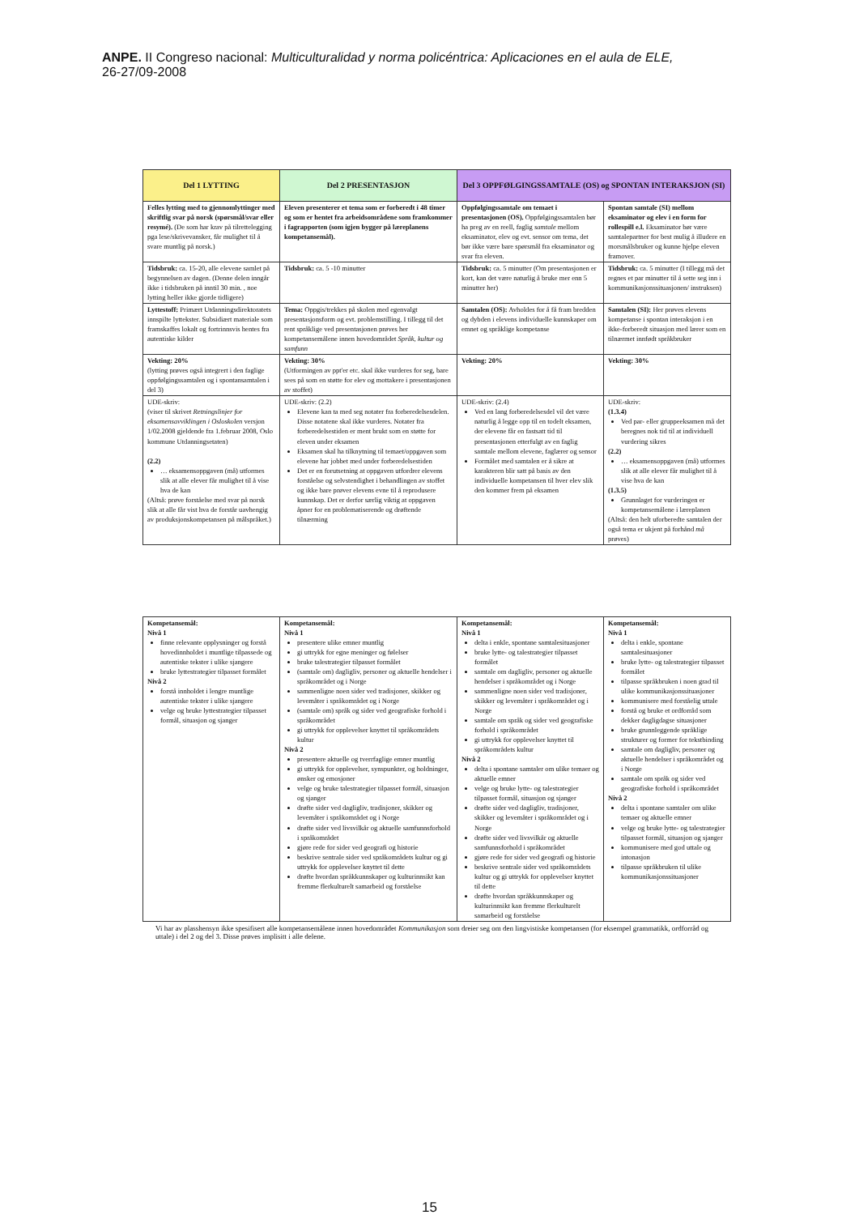ANPE. II Congreso nacional: Multiculturalidad y norma policéntrica: Aplicaciones en el aula de ELE,
26-27/09-2008
| Del 1 LYTTING | Del 2 PRESENTASJON | Del 3 OPPFØLGINGSSAMTALE (OS) og SPONTAN INTERAKSJON (SI) | |
| --- | --- | --- | --- |
| Felles lytting med to gjennomlyttinger med skriftlig svar på norsk (spørsmål/svar eller resymé). (De som har krav på tilrettelegging pga lese/skrivevansker, får mulighet til å svare muntlig på norsk.) | Eleven presenterer et tema som er forberedt i 48 timer og som er hentet fra arbeidsområdene som framkommer i fagrapporten (som igjen bygger på læreplanens kompetansemål). | Oppfølgingssamtale om temaet i presentasjonen (OS). Oppfølgingssamtalen bør ha preg av en reell, faglig samtale mellom eksaminator, elev og evt. sensor om tema, det bør ikke være bare spørsmål fra eksaminator og svar fra eleven. | Spontan samtale (SI) mellom eksaminator og elev i en form for rollespill e.l. Eksaminator bør være samtalepartner for best mulig å illudere en morsmålsbruker og kunne hjelpe eleven framover. |
| Tidsbruk: ca. 15-20, alle elevene samlet på begynnelsen av dagen. (Denne delen inngår ikke i tidsbruken på inntil 30 min. , noe lytting heller ikke gjorde tidligere) | Tidsbruk: ca. 5 -10 minutter | Tidsbruk: ca. 5 minutter (Om presentasjonen er kort, kan det være naturlig å bruke mer enn 5 minutter her) | Tidsbruk: ca. 5 minutter (I tillegg må det regnes et par minutter til å sette seg inn i kommunikasjonssituasjonen/ instruksen) |
| Lyttestoff: Primært Utdanningsdirektoratets innspilte lyttekster. Subsidiært materiale som framskaffes lokalt og fortrinnsvis hentes fra autentiske kilder | Tema: Oppgis/trekkes på skolen med egenvalgt presentasjonsform og evt. problemstilling. I tillegg til det rent språklige ved presentasjonen prøves her kompetansemålene innen hovedområdet Språk, kultur og samfunn | Samtalen (OS): Avholdes for å få fram bredden og dybden i elevens individuelle kunnskaper om emnet og språklige kompetanse | Samtalen (SI): Her prøves elevens kompetanse i spontan interaksjon i en ikke-forberedt situasjon med lærer som en tilnærmet innfødt språkbruker |
| Vekting: 20% (lytting prøves også integrert i den faglige oppfølgingssamtalen og i spontansamtalen i del 3) | Vekting: 30% (Utformingen av ppt'er etc. skal ikke vurderes for seg, bare sees på som en støtte for elev og mottakere i presentasjonen av stoffet) | Vekting: 20% | Vekting: 30% |
| UDE-skriv: (viser til skrivet Retningslinjer for eksamensavviklingen i Osloskolen versjon 1/02.2008 gjeldende fra 1.februar 2008, Oslo kommune Utdanningsetaten) (2.2) … eksamensoppgaven (må) utformes slik at alle elever får mulighet til å vise hva de kan (Altså: prøve forståelse med svar på norsk slik at alle får vist hva de forstår uavhengig av produksjonskompetansen på målspråket.) | UDE-skriv: (2.2) Elevene kan ta med seg notater fra forberedelsesdelen. Disse notatene skal ikke vurderes. Notater fra forberedelsestiden er ment brukt som en støtte for eleven under eksamen Eksamen skal ha tilknytning til temaet/oppgaven som elevene har jobbet med under forberedelsestiden Det er en forutsetning at oppgaven utfordrer elevens forståelse og selvstendighet i behandlingen av stoffet og ikke bare prøver elevens evne til å reprodusere kunnskap. Det er derfor særlig viktig at oppgaven åpner for en problematiserende og drøftende tilnærming | UDE-skriv: (2.4) Ved en lang forberedelsesdel vil det være naturlig å legge opp til en todelt eksamen, der elevene får en fastsatt tid til presentasjonen etterfulgt av en faglig samtale mellom elevene, faglærer og sensor Formålet med samtalen er å sikre at karakteren blir satt på basis av den individuelle kompetansen til hver elev slik den kommer frem på eksamen | UDE-skriv: (1.3.4) Ved par- eller gruppeeksamen må det beregnes nok tid til at individuell vurdering sikres (2.2) … eksamensoppgaven (må) utformes slik at alle elever får mulighet til å vise hva de kan (1.3.5) Grunnlaget for vurderingen er kompetansemålene i læreplanen (Altså: den helt uforberedte samtalen der også tema er ukjent på forhånd må prøves) |
| Kompetansemål: Nivå 1 finne relevante opplysninger og forstå hovedinnholdet i muntlige tilpassede og autentiske tekster i ulike sjangere bruke lyttestrategier tilpasset formålet Nivå 2 forstå innholdet i lengre muntlige autentiske tekster i ulike sjangere velge og bruke lyttestrategier tilpasset formål, situasjon og sjanger | Kompetansemål: Nivå 1 presentere ulike emner muntlig gi uttrykk for egne meninger og følelser bruke talestrategier tilpasset formålet (samtale om) dagligliv, personer og aktuelle hendelser i språkområdet og i Norge sammenligne noen sider ved tradisjoner, skikker og levemåter i språkområdet og i Norge (samtale om) språk og sider ved geografiske forhold i språkområdet gi uttrykk for opplevelser knyttet til språkområdets kultur Nivå 2 presentere aktuelle og tverrfaglige emner muntlig gi uttrykk for opplevelser, synspunkter, og holdninger, ønsker og emosjoner velge og bruke talestrategier tilpasset formål, situasjon og sjanger drøfte sider ved dagligliv, tradisjoner, skikker og levemåter i språkområdet og i Norge drøfte sider ved livsvilkår og aktuelle samfunnsforhold i språkområdet gjøre rede for sider ved geografi og historie beskrive sentrale sider ved språkområdets kultur og gi uttrykk for opplevelser knyttet til dette drøfte hvordan språkkunnskaper og kulturinnsikt kan fremme flerkulturelt samarbeid og forståelse | Kompetansemål: Nivå 1 delta i enkle, spontane samtalesituasjoner bruke lytte- og talestrategier tilpasset formålet samtale om dagligliv, personer og aktuelle hendelser i språkområdet og i Norge sammenligne noen sider ved tradisjoner, skikker og levemåter i språkområdet og i Norge samtale om språk og sider ved geografiske forhold i språkområdet gi uttrykk for opplevelser knyttet til språkområdets kultur Nivå 2 delta i spontane samtaler om ulike temaer og aktuelle emner velge og bruke lytte- og talestrategier tilpasset formål, situasjon og sjanger drøfte sider ved dagligliv, tradisjoner, skikker og levemåter i språkområdet og i Norge drøfte sider ved livsvilkår og aktuelle samfunnsforhold i språkområdet gjøre rede for sider ved geografi og historie beskrive sentrale sider ved språkområdets kultur og gi uttrykk for opplevelser knyttet til dette drøfte hvordan språkkunnskaper og kulturinnsikt kan fremme flerkulturelt samarbeid og forståelse | Kompetansemål: Nivå 1 delta i enkle, spontane samtalesituasjoner bruke lytte- og talestrategier tilpasset formålet tilpasse språkbruken i noen grad til ulike kommunikasjonssituasjoner kommunisere med forståelig uttale forstå og bruke et ordforråd som dekker dagligdagse situasjoner bruke grunnleggende språklige strukturer og former for tekstbinding samtale om dagligliv, personer og aktuelle hendelser i språkområdet og i Norge samtale om språk og sider ved geografiske forhold i språkområdet Nivå 2 delta i spontane samtaler om ulike temaer og aktuelle emner velge og bruke lytte- og talestrategier tilpasset formål, situasjon og sjanger kommunisere med god uttale og intonasjon tilpasse språkbruken til ulike kommunikasjonssituasjoner |
Vi har av plasshensyn ikke spesifisert alle kompetansemålene innen hovedområdet Kommunikasjon som dreier seg om den lingvistiske kompetansen (for eksempel grammatikk, ordforråd og uttale) i del 2 og del 3. Disse prøves implisitt i alle delene.
15